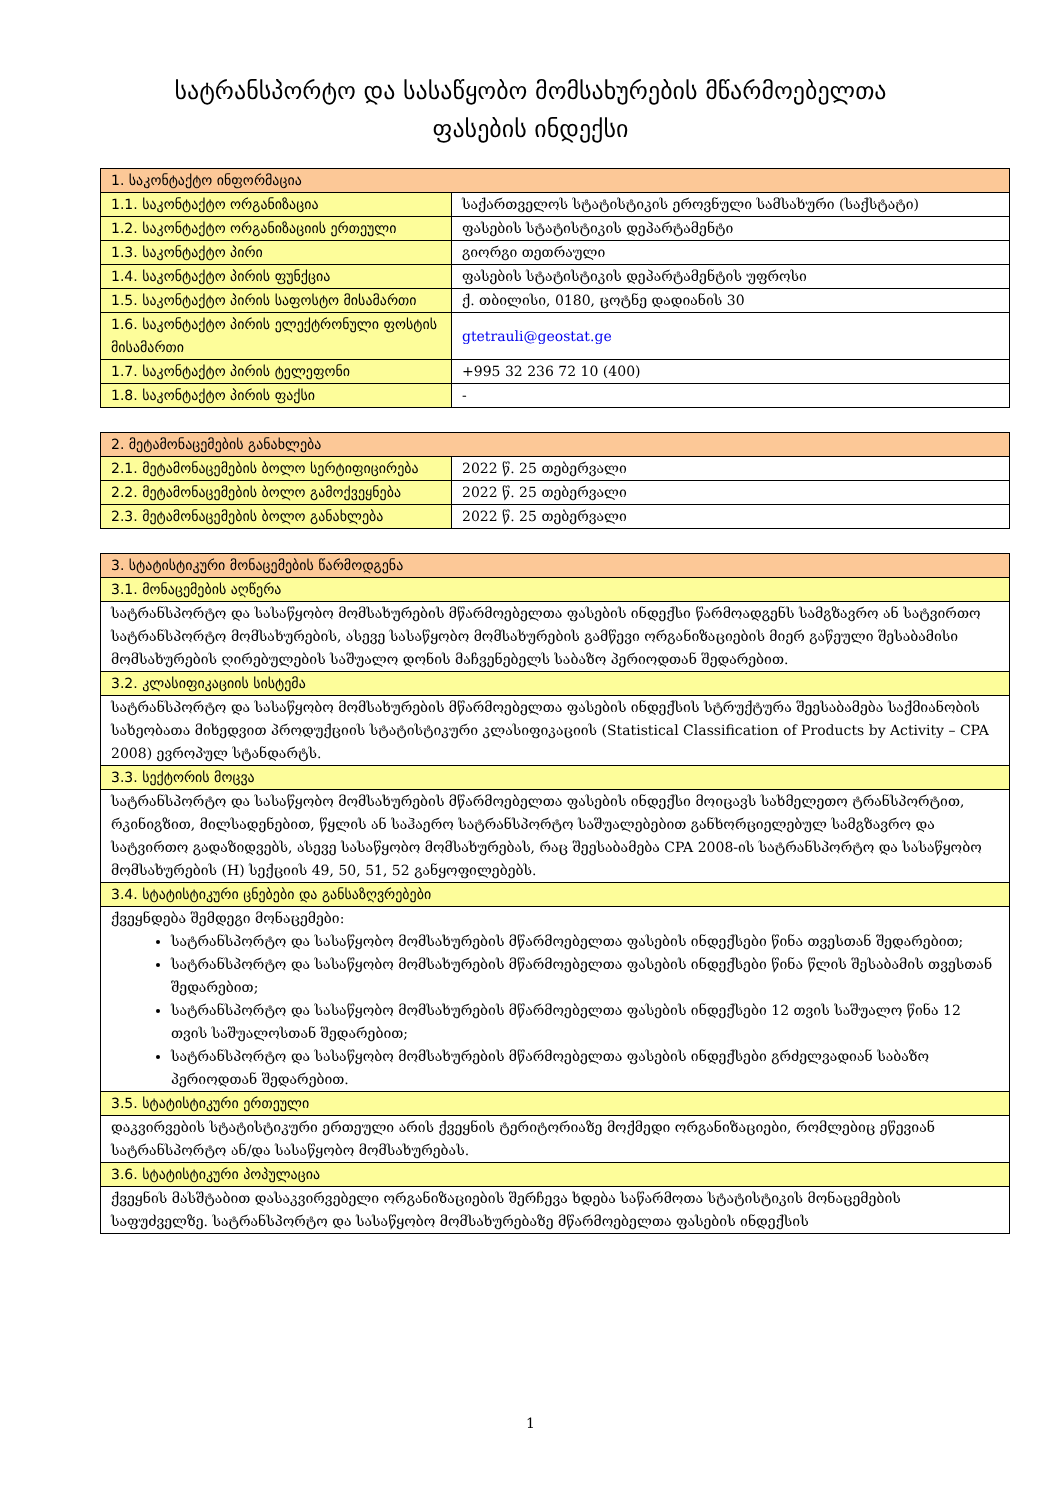სატრანსპორტო და სასაწყობო მომსახურების მწარმოებელთა
ფასების ინდექსი
| 1. საკონტაქტო ინფორმაცია | |
| --- | --- |
| 1.1. საკონტაქტო ორგანიზაცია | საქართველოს სტატისტიკის ეროვნული სამსახური (საქსტატი) |
| 1.2. საკონტაქტო ორგანიზაციის ერთეული | ფასების სტატისტიკის დეპარტამენტი |
| 1.3. საკონტაქტო პირი | გიორგი თეთრაული |
| 1.4. საკონტაქტო პირის ფუნქცია | ფასების სტატისტიკის დეპარტამენტის უფროსი |
| 1.5. საკონტაქტო პირის საფოსტო მისამართი | ქ. თბილისი, 0180, ცოტნე დადიანის 30 |
| 1.6. საკონტაქტო პირის ელექტრონული ფოსტის მისამართი | gtetrauli@geostat.ge |
| 1.7. საკონტაქტო პირის ტელეფონი | +995 32 236 72 10 (400) |
| 1.8. საკონტაქტო პირის ფაქსი | - |
| 2. მეტამონაცემების განახლება | |
| --- | --- |
| 2.1. მეტამონაცემების ბოლო სერტიფიცირება | 2022 წ. 25 თებერვალი |
| 2.2. მეტამონაცემების ბოლო გამოქვეყნება | 2022 წ. 25 თებერვალი |
| 2.3. მეტამონაცემების ბოლო განახლება | 2022 წ. 25 თებერვალი |
| 3. სტატისტიკური მონაცემების წარმოდგენა |
| --- |
| 3.1. მონაცემების აღწერა |
| სატრანსპორტო და სასაწყობო მომსახურების მწარმოებელთა ფასების ინდექსი წარმოადგენს სამგზავრო ან სატვირთო სატრანსპორტო მომსახურების, ასევე სასაწყობო მომსახურების გამწევი ორგანიზაციების მიერ გაწეული შესაბამისი მომსახურების ღირებულების საშუალო დონის მაჩვენებელს საბაზო პერიოდთან შედარებით. |
| 3.2. კლასიფიკაციის სისტემა |
| სატრანსპორტო და სასაწყობო მომსახურების მწარმოებელთა ფასების ინდექსის სტრუქტურა შეესაბამება საქმიანობის სახეობათა მიხედვით პროდუქციის სტატისტიკური კლასიფიკაციის (Statistical Classification of Products by Activity – CPA 2008) ევროპულ სტანდარტს. |
| 3.3. სექტორის მოცვა |
| სატრანსპორტო და სასაწყობო მომსახურების მწარმოებელთა ფასების ინდექსი მოიცავს სახმელეთო ტრანსპორტით, რკინიგზით, მილსადენებით, წყლის ან საჰაერო სატრანსპორტო საშუალებებით განხორციელებულ სამგზავრო და სატვირთო გადაზიდვებს, ასევე სასაწყობო მომსახურებას, რაც შეესაბამება CPA 2008-ის სატრანსპორტო და სასაწყობო მომსახურების (H) სექციის 49, 50, 51, 52 განყოფილებებს. |
| 3.4. სტატისტიკური ცნებები და განსაზღვრებები |
| ქვეყნდება შემდეგი მონაცემები: სატრანსპორტო და სასაწყობო მომსახურების მწარმოებელთა ფასების ინდექსები წინა თვესთან შედარებით; სატრანსპორტო და სასაწყობო მომსახურების მწარმოებელთა ფასების ინდექსები წინა წლის შესაბამის თვესთან შედარებით; სატრანსპორტო და სასაწყობო მომსახურების მწარმოებელთა ფასების ინდექსები 12 თვის საშუალო წინა 12 თვის საშუალოსთან შედარებით; სატრანსპორტო და სასაწყობო მომსახურების მწარმოებელთა ფასების ინდექსები გრძელვადიან საბაზო პერიოდთან შედარებით. |
| 3.5. სტატისტიკური ერთეული |
| დაკვირვების სტატისტიკური ერთეული არის ქვეყნის ტერიტორიაზე მოქმედი ორგანიზაციები, რომლებიც ეწევიან სატრანსპორტო ან/და სასაწყობო მომსახურებას. |
| 3.6. სტატისტიკური პოპულაცია |
| ქვეყნის მასშტაბით დასაკვირვებელი ორგანიზაციების შერჩევა ხდება საწარმოთა სტატისტიკის მონაცემების საფუძველზე. სატრანსპორტო და სასაწყობო მომსახურებაზე მწარმოებელთა ფასების ინდექსის |
1